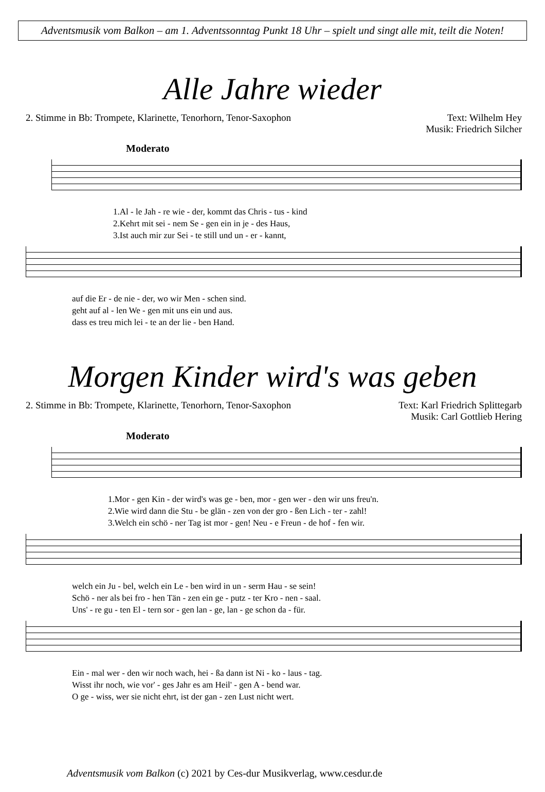Adventsmusik vom Balkon – am 1. Adventssonntag Punkt 18 Uhr – spielt und singt alle mit, teilt die Noten!
Alle Jahre wieder
2. Stimme in Bb: Trompete, Klarinette, Tenorhorn, Tenor-Saxophon
Text: Wilhelm Hey
Musik: Friedrich Silcher
Moderato
1.Al - le Jah - re wie - der, kommt das Chris - tus - kind
2.Kehrt mit sei - nem Se - gen ein in je - des Haus,
3.Ist auch mir zur Sei - te still und un - er - kannt,
auf die Er - de nie - der, wo wir Men - schen sind.
geht auf al - len We - gen mit uns ein und aus.
dass es treu mich lei - te an der lie - ben Hand.
Morgen Kinder wird's was geben
2. Stimme in Bb: Trompete, Klarinette, Tenorhorn, Tenor-Saxophon
Text: Karl Friedrich Splittegarb
Musik: Carl Gottlieb Hering
Moderato
1.Mor - gen Kin - der wird's was ge - ben, mor - gen wer - den wir uns freu'n.
2.Wie wird dann die Stu - be glän - zen von der gro - ßen Lich - ter - zahl!
3.Welch ein schö - ner Tag ist mor - gen! Neu - e Freun - de hof - fen wir.
welch ein Ju - bel, welch ein Le - ben wird in un - serm Hau - se sein!
Schö - ner als bei fro - hen Tän - zen ein ge - putz - ter Kro - nen - saal.
Uns' - re gu - ten El - tern sor - gen lan - ge, lan - ge schon da - für.
Ein - mal wer - den wir noch wach, hei - ßa dann ist Ni - ko - laus - tag.
Wisst ihr noch, wie vor' - ges Jahr es am Heil' - gen A - bend war.
O ge - wiss, wer sie nicht ehrt, ist der gan - zen Lust nicht wert.
Adventsmusik vom Balkon (c) 2021 by Ces-dur Musikverlag, www.cesdur.de